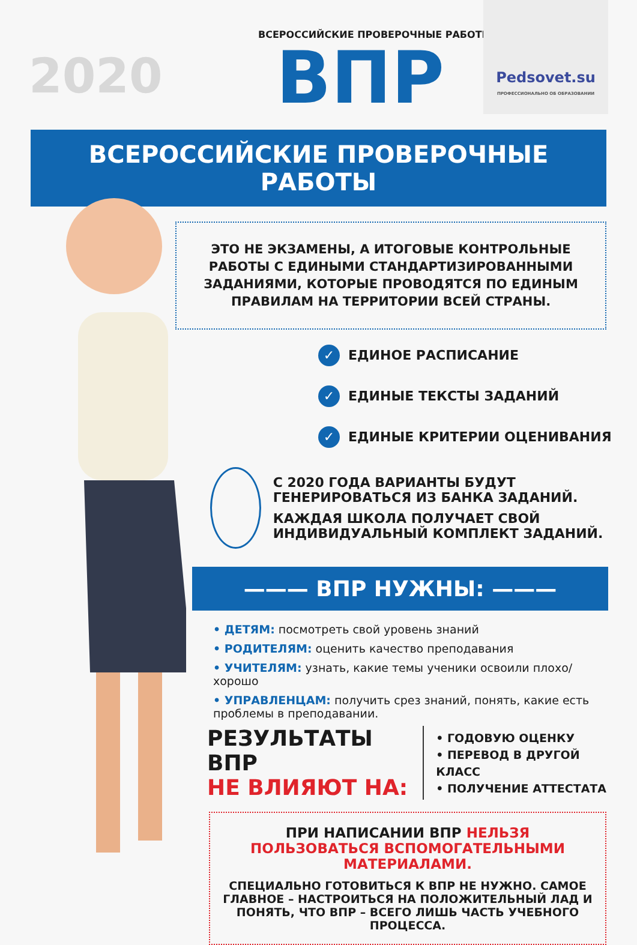2020
ВСЕРОССИЙСКИЕ ПРОВЕРОЧНЫЕ РАБОТЫ
ВПР
Pedsovet.su
ПРОФЕССИОНАЛЬНО ОБ ОБРАЗОВАНИИ
ВСЕРОССИЙСКИЕ ПРОВЕРОЧНЫЕ РАБОТЫ
ЭТО НЕ ЭКЗАМЕНЫ, А ИТОГОВЫЕ КОНТРОЛЬНЫЕ РАБОТЫ С ЕДИНЫМИ СТАНДАРТИЗИРОВАННЫМИ ЗАДАНИЯМИ, КОТОРЫЕ ПРОВОДЯТСЯ ПО ЕДИНЫМ ПРАВИЛАМ НА ТЕРРИТОРИИ ВСЕЙ СТРАНЫ.
✓ ЕДИНОЕ РАСПИСАНИЕ
✓ ЕДИНЫЕ ТЕКСТЫ ЗАДАНИЙ
✓ ЕДИНЫЕ КРИТЕРИИ ОЦЕНИВАНИЯ
С 2020 ГОДА ВАРИАНТЫ БУДУТ ГЕНЕРИРОВАТЬСЯ ИЗ БАНКА ЗАДАНИЙ.
КАЖДАЯ ШКОЛА ПОЛУЧАЕТ СВОЙ ИНДИВИДУАЛЬНЫЙ КОМПЛЕКТ ЗАДАНИЙ.
——— ВПР НУЖНЫ: ———
• ДЕТЯМ: посмотреть свой уровень знаний
• РОДИТЕЛЯМ: оценить качество преподавания
• УЧИТЕЛЯМ: узнать, какие темы ученики освоили плохо/хорошо
• УПРАВЛЕНЦАМ: получить срез знаний, понять, какие есть проблемы в преподавании.
РЕЗУЛЬТАТЫ ВПР
НЕ ВЛИЯЮТ НА:
• ГОДОВУЮ ОЦЕНКУ
• ПЕРЕВОД В ДРУГОЙ КЛАСС
• ПОЛУЧЕНИЕ АТТЕСТАТА
ПРИ НАПИСАНИИ ВПР НЕЛЬЗЯ ПОЛЬЗОВАТЬСЯ ВСПОМОГАТЕЛЬНЫМИ МАТЕРИАЛАМИ.
СПЕЦИАЛЬНО ГОТОВИТЬСЯ К ВПР НЕ НУЖНО. САМОЕ ГЛАВНОЕ – НАСТРОИТЬСЯ НА ПОЛОЖИТЕЛЬНЫЙ ЛАД И ПОНЯТЬ, ЧТО ВПР – ВСЕГО ЛИШЬ ЧАСТЬ УЧЕБНОГО ПРОЦЕССА.